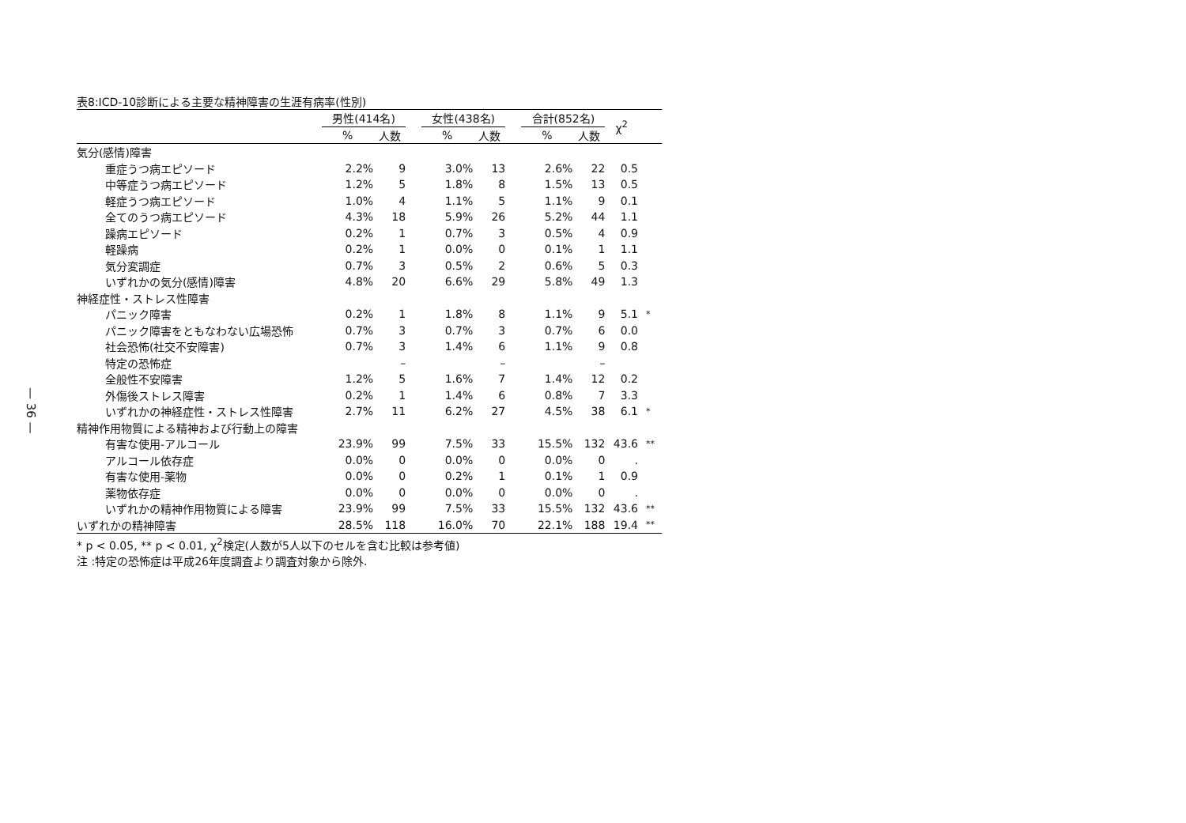— 36 —
表8:ICD-10診断による主要な精神障害の生涯有病率(性別)
| | 男性(414名) | | | 女性(438名) | | | 合計(852名) | | χ<sup>2</sup> | |
| --- | --- | --- | --- | --- | --- | --- | --- | --- | --- | --- |
| | % | 人数 | | % | 人数 | | % | 人数 | | |
| 気分(感情)障害 | | | | | | | | | | |
| 重症うつ病エピソード | 2.2% | 9 | | 3.0% | 13 | | 2.6% | 22 | 0.5 | |
| 中等症うつ病エピソード | 1.2% | 5 | | 1.8% | 8 | | 1.5% | 13 | 0.5 | |
| 軽症うつ病エピソード | 1.0% | 4 | | 1.1% | 5 | | 1.1% | 9 | 0.1 | |
| 全てのうつ病エピソード | 4.3% | 18 | | 5.9% | 26 | | 5.2% | 44 | 1.1 | |
| 躁病エピソード | 0.2% | 1 | | 0.7% | 3 | | 0.5% | 4 | 0.9 | |
| 軽躁病 | 0.2% | 1 | | 0.0% | 0 | | 0.1% | 1 | 1.1 | |
| 気分変調症 | 0.7% | 3 | | 0.5% | 2 | | 0.6% | 5 | 0.3 | |
| いずれかの気分(感情)障害 | 4.8% | 20 | | 6.6% | 29 | | 5.8% | 49 | 1.3 | |
| 神経症性・ストレス性障害 | | | | | | | | | | |
| パニック障害 | 0.2% | 1 | | 1.8% | 8 | | 1.1% | 9 | 5.1 | * |
| パニック障害をともなわない広場恐怖 | 0.7% | 3 | | 0.7% | 3 | | 0.7% | 6 | 0.0 | |
| 社会恐怖(社交不安障害) | 0.7% | 3 | | 1.4% | 6 | | 1.1% | 9 | 0.8 | |
| 特定の恐怖症 | | – | | | – | | | – | | |
| 全般性不安障害 | 1.2% | 5 | | 1.6% | 7 | | 1.4% | 12 | 0.2 | |
| 外傷後ストレス障害 | 0.2% | 1 | | 1.4% | 6 | | 0.8% | 7 | 3.3 | |
| いずれかの神経症性・ストレス性障害 | 2.7% | 11 | | 6.2% | 27 | | 4.5% | 38 | 6.1 | * |
| 精神作用物質による精神および行動上の障害 | | | | | | | | | | |
| 有害な使用-アルコール | 23.9% | 99 | | 7.5% | 33 | | 15.5% | 132 | 43.6 | ** |
| アルコール依存症 | 0.0% | 0 | | 0.0% | 0 | | 0.0% | 0 | . | |
| 有害な使用-薬物 | 0.0% | 0 | | 0.2% | 1 | | 0.1% | 1 | 0.9 | |
| 薬物依存症 | 0.0% | 0 | | 0.0% | 0 | | 0.0% | 0 | . | |
| いずれかの精神作用物質による障害 | 23.9% | 99 | | 7.5% | 33 | | 15.5% | 132 | 43.6 | ** |
| いずれかの精神障害 | 28.5% | 118 | | 16.0% | 70 | | 22.1% | 188 | 19.4 | ** |
* p < 0.05, ** p < 0.01, χ<sup>2</sup>検定(人数が5人以下のセルを含む比較は参考値)
注 :特定の恐怖症は平成26年度調査より調査対象から除外.